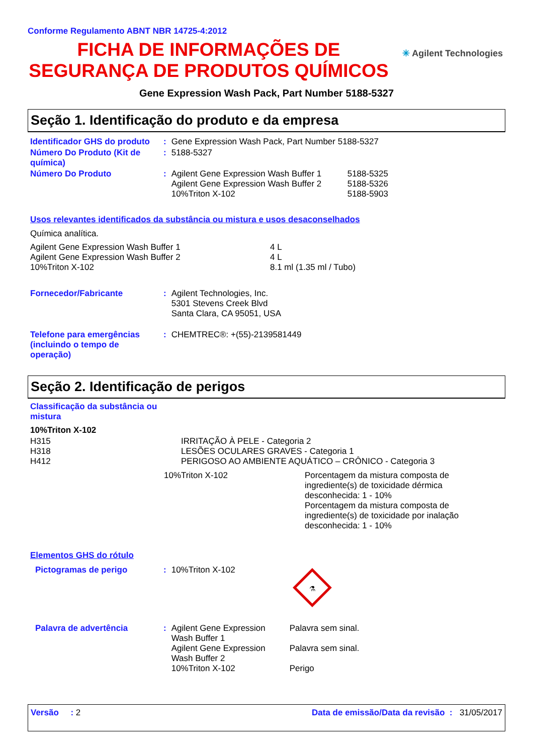Conforme Regulamento ABNT NBR 14725-4:2012
FICHA DE INFORMAÇÕES DE SEGURANÇA DE PRODUTOS QUÍMICOS
✳ Agilent Technologies
Gene Expression Wash Pack, Part Number 5188-5327
Seção 1. Identificação do produto e da empresa
| Identificador GHS do produto | : | Gene Expression Wash Pack, Part Number 5188-5327 | |
| Número Do Produto (Kit de química) | : | 5188-5327 | |
| Número Do Produto | : | Agilent Gene Expression Wash Buffer 1 Agilent Gene Expression Wash Buffer 2 10%Triton X-102 | 5188-5325 5188-5326 5188-5903 |
Usos relevantes identificados da substância ou mistura e usos desaconselhados
Química analítica.
| Agilent Gene Expression Wash Buffer 1 Agilent Gene Expression Wash Buffer 2 10%Triton X-102 | 4 L 4 L 8.1 ml (1.35 ml / Tubo) |
| Fornecedor/Fabricante | : | Agilent Technologies, Inc. 5301 Stevens Creek Blvd Santa Clara, CA 95051, USA |
| Telefone para emergências (incluindo o tempo de operação) | : | CHEMTREC®: +(55)-2139581449 |
Seção 2. Identificação de perigos
Classificação da substância ou mistura
| 10%Triton X-102 | |
| H315 H318 H412 | IRRITAÇÃO À PELE - Categoria 2 LESÕES OCULARES GRAVES - Categoria 1 PERIGOSO AO AMBIENTE AQUÁTICO – CRÔNICO - Categoria 3 |
| 10%Triton X-102 | Porcentagem da mistura composta de ingrediente(s) de toxicidade dérmica desconhecida: 1 - 10% Porcentagem da mistura composta de ingrediente(s) de toxicidade por inalação desconhecida: 1 - 10% |
Elementos GHS do rótulo
| Pictogramas de perigo | : | 10%Triton X-102 | ⚗ |
| Palavra de advertência | : | Agilent Gene Expression Wash Buffer 1 Agilent Gene Expression Wash Buffer 2 10%Triton X-102 | Palavra sem sinal. Palavra sem sinal. Perigo |
Versão : 2 Data de emissão/Data da revisão : 31/05/2017